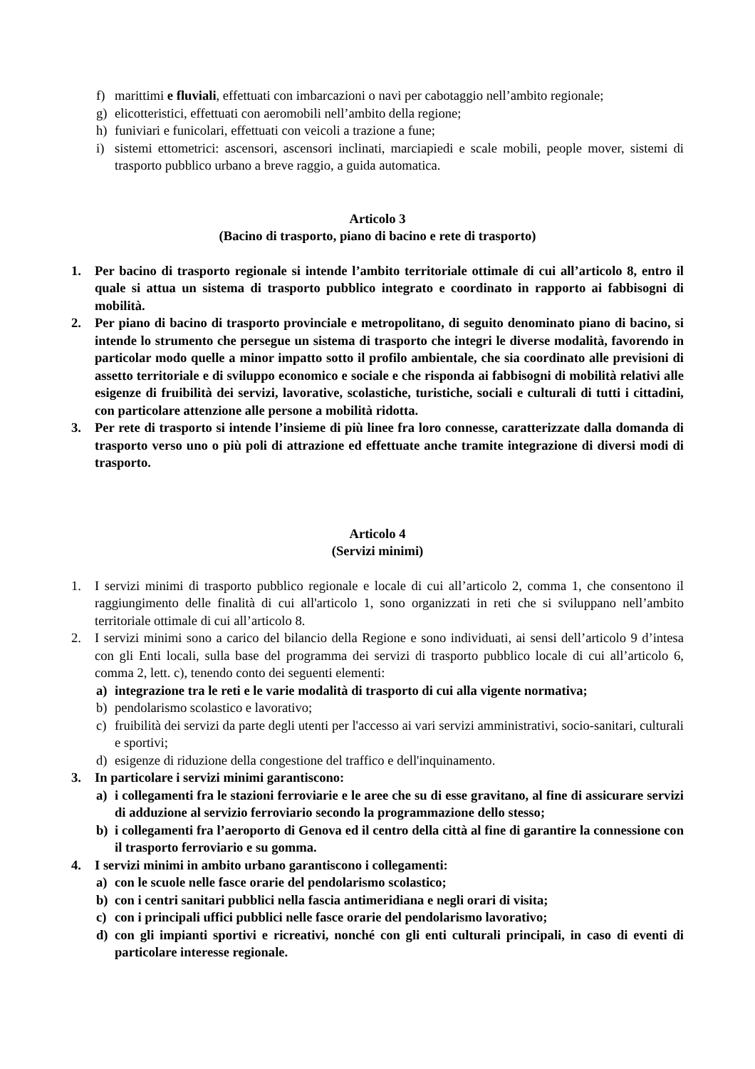f) marittimi e fluviali, effettuati con imbarcazioni o navi per cabotaggio nell’ambito regionale;
g) elicotteristici, effettuati con aeromobili nell’ambito della regione;
h) funiviari e funicolari, effettuati con veicoli a trazione a fune;
i) sistemi ettometrici: ascensori, ascensori inclinati, marciapiedi e scale mobili, people mover, sistemi di trasporto pubblico urbano a breve raggio, a guida automatica.
Articolo 3
(Bacino di trasporto, piano di bacino e rete di trasporto)
1. Per bacino di trasporto regionale si intende l’ambito territoriale ottimale di cui all’articolo 8, entro il quale si attua un sistema di trasporto pubblico integrato e coordinato in rapporto ai fabbisogni di mobilità.
2. Per piano di bacino di trasporto provinciale e metropolitano, di seguito denominato piano di bacino, si intende lo strumento che persegue un sistema di trasporto che integri le diverse modalità, favorendo in particolar modo quelle a minor impatto sotto il profilo ambientale, che sia coordinato alle previsioni di assetto territoriale e di sviluppo economico e sociale e che risponda ai fabbisogni di mobilità relativi alle esigenze di fruibilità dei servizi, lavorative, scolastiche, turistiche, sociali e culturali di tutti i cittadini, con particolare attenzione alle persone a mobilità ridotta.
3. Per rete di trasporto si intende l’insieme di più linee fra loro connesse, caratterizzate dalla domanda di trasporto verso uno o più poli di attrazione ed effettuate anche tramite integrazione di diversi modi di trasporto.
Articolo 4
(Servizi minimi)
1. I servizi minimi di trasporto pubblico regionale e locale di cui all’articolo 2, comma 1, che consentono il raggiungimento delle finalità di cui all'articolo 1, sono organizzati in reti che si sviluppano nell’ambito territoriale ottimale di cui all’articolo 8.
2. I servizi minimi sono a carico del bilancio della Regione e sono individuati, ai sensi dell’articolo 9 d’intesa con gli Enti locali, sulla base del programma dei servizi di trasporto pubblico locale di cui all’articolo 6, comma 2, lett. c), tenendo conto dei seguenti elementi:
a) integrazione tra le reti e le varie modalità di trasporto di cui alla vigente normativa;
b) pendolarismo scolastico e lavorativo;
c) fruibilità dei servizi da parte degli utenti per l'accesso ai vari servizi amministrativi, socio-sanitari, culturali e sportivi;
d) esigenze di riduzione della congestione del traffico e dell'inquinamento.
3. In particolare i servizi minimi garantiscono:
a) i collegamenti fra le stazioni ferroviarie e le aree che su di esse gravitano, al fine di assicurare servizi di adduzione al servizio ferroviario secondo la programmazione dello stesso;
b) i collegamenti fra l’aeroporto di Genova ed il centro della città al fine di garantire la connessione con il trasporto ferroviario e su gomma.
4. I servizi minimi in ambito urbano garantiscono i collegamenti:
a) con le scuole nelle fasce orarie del pendolarismo scolastico;
b) con i centri sanitari pubblici nella fascia antimeridiana e negli orari di visita;
c) con i principali uffici pubblici nelle fasce orarie del pendolarismo lavorativo;
d) con gli impianti sportivi e ricreativi, nonché con gli enti culturali principali, in caso di eventi di particolare interesse regionale.